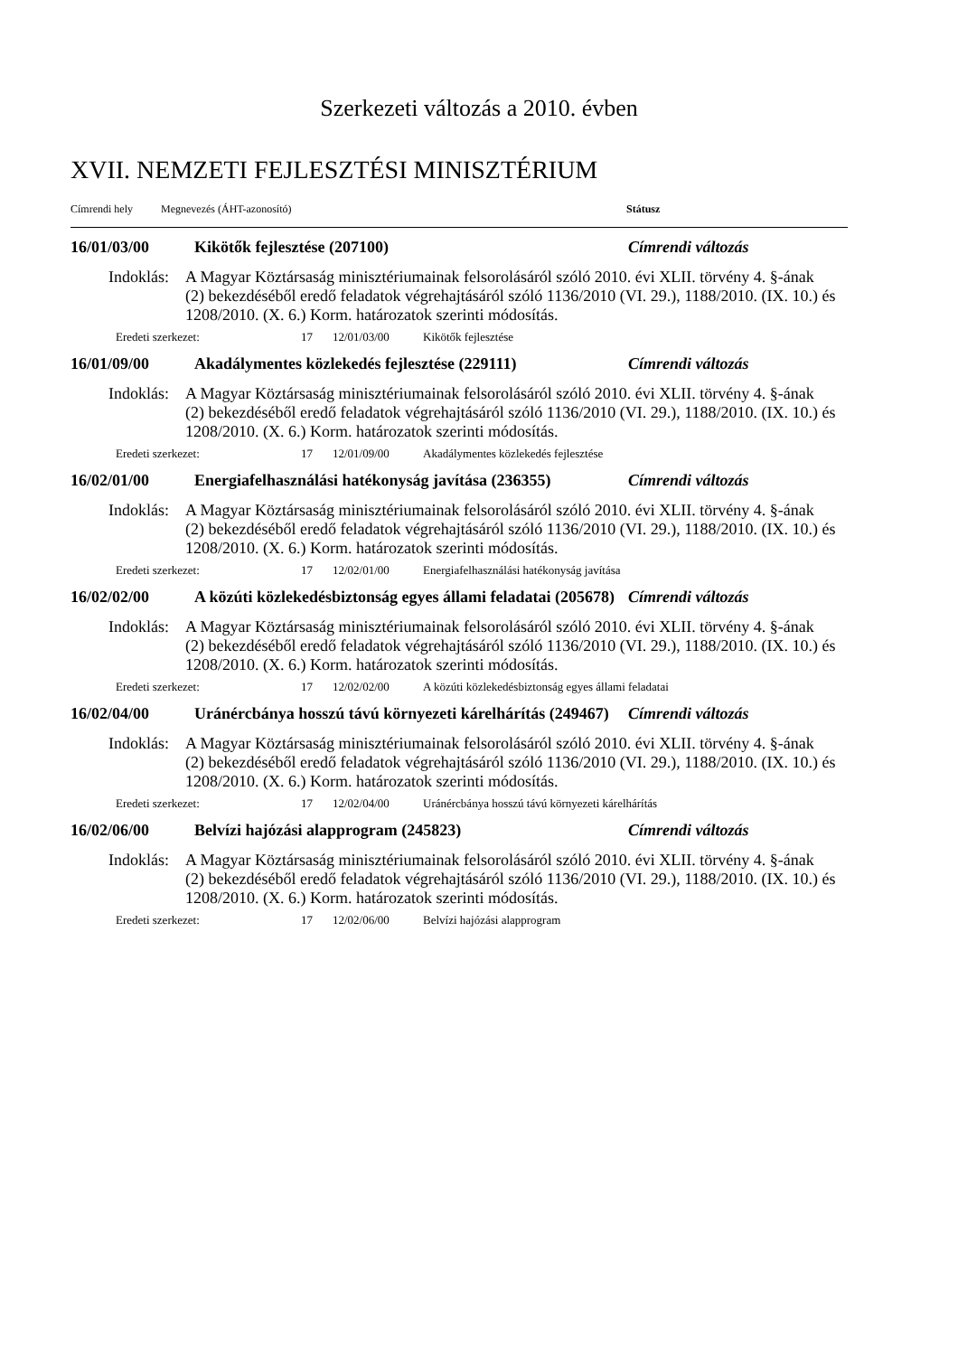Szerkezeti változás a 2010. évben
XVII. NEMZETI FEJLESZTÉSI MINISZTÉRIUM
Címrendi hely Megnevezés (ÁHT-azonosító) Státusz
16/01/03/00 Kikötők fejlesztése (207100) Címrendi változás
Indoklás: A Magyar Köztársaság minisztériumainak felsorolásáról szóló 2010. évi XLII. törvény 4. §-ának (2) bekezdéséből eredő feladatok végrehajtásáról szóló 1136/2010 (VI. 29.), 1188/2010. (IX. 10.) és 1208/2010. (X. 6.) Korm. határozatok szerinti módosítás.
Eredeti szerkezet: 17 12/01/03/00 Kikötők fejlesztése
16/01/09/00 Akadálymentes közlekedés fejlesztése (229111) Címrendi változás
Indoklás: A Magyar Köztársaság minisztériumainak felsorolásáról szóló 2010. évi XLII. törvény 4. §-ának (2) bekezdéséből eredő feladatok végrehajtásáról szóló 1136/2010 (VI. 29.), 1188/2010. (IX. 10.) és 1208/2010. (X. 6.) Korm. határozatok szerinti módosítás.
Eredeti szerkezet: 17 12/01/09/00 Akadálymentes közlekedés fejlesztése
16/02/01/00 Energiafelhasználási hatékonyság javítása (236355) Címrendi változás
Indoklás: A Magyar Köztársaság minisztériumainak felsorolásáról szóló 2010. évi XLII. törvény 4. §-ának (2) bekezdéséből eredő feladatok végrehajtásáról szóló 1136/2010 (VI. 29.), 1188/2010. (IX. 10.) és 1208/2010. (X. 6.) Korm. határozatok szerinti módosítás.
Eredeti szerkezet: 17 12/02/01/00 Energiafelhasználási hatékonyság javítása
16/02/02/00 A közúti közlekedésbiztonság egyes állami feladatai (205678) Címrendi változás
Indoklás: A Magyar Köztársaság minisztériumainak felsorolásáról szóló 2010. évi XLII. törvény 4. §-ának (2) bekezdéséből eredő feladatok végrehajtásáról szóló 1136/2010 (VI. 29.), 1188/2010. (IX. 10.) és 1208/2010. (X. 6.) Korm. határozatok szerinti módosítás.
Eredeti szerkezet: 17 12/02/02/00 A közúti közlekedésbiztonság egyes állami feladatai
16/02/04/00 Uránércbánya hosszú távú környezeti kárelhárítás (249467) Címrendi változás
Indoklás: A Magyar Köztársaság minisztériumainak felsorolásáról szóló 2010. évi XLII. törvény 4. §-ának (2) bekezdéséből eredő feladatok végrehajtásáról szóló 1136/2010 (VI. 29.), 1188/2010. (IX. 10.) és 1208/2010. (X. 6.) Korm. határozatok szerinti módosítás.
Eredeti szerkezet: 17 12/02/04/00 Uránércbánya hosszú távú környezeti kárelhárítás
16/02/06/00 Belvízi hajózási alapprogram (245823) Címrendi változás
Indoklás: A Magyar Köztársaság minisztériumainak felsorolásáról szóló 2010. évi XLII. törvény 4. §-ának (2) bekezdéséből eredő feladatok végrehajtásáról szóló 1136/2010 (VI. 29.), 1188/2010. (IX. 10.) és 1208/2010. (X. 6.) Korm. határozatok szerinti módosítás.
Eredeti szerkezet: 17 12/02/06/00 Belvízi hajózási alapprogram